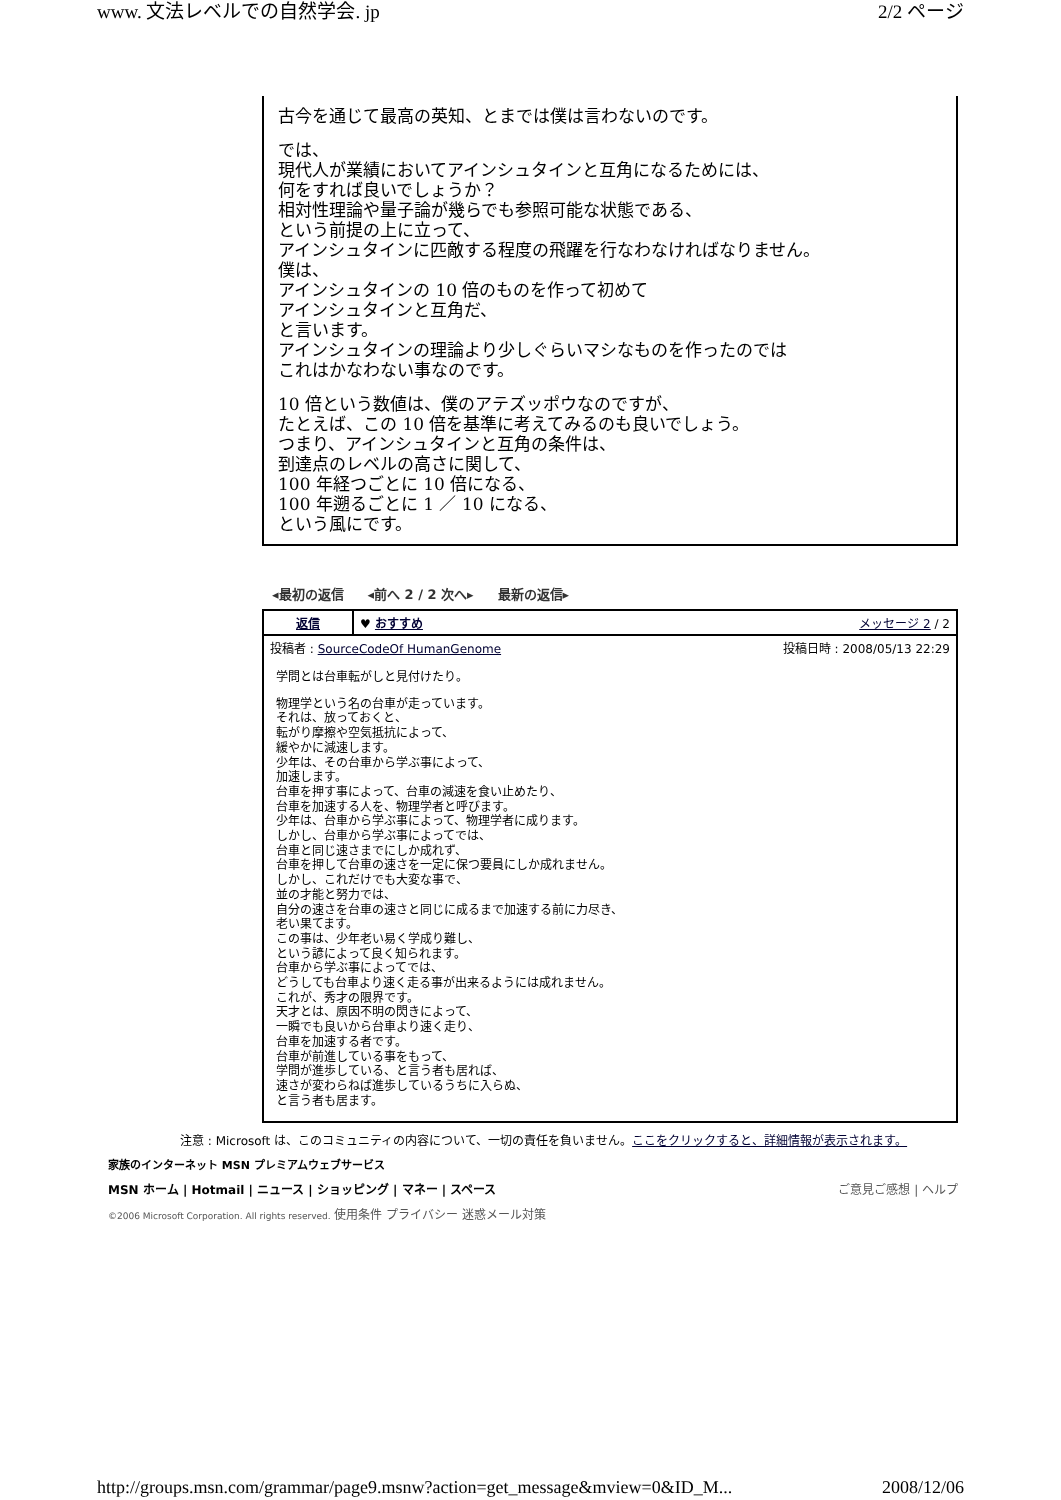www. 文法レベルでの自然学会. jp 2/2 ページ
古今を通じて最高の英知、とまでは僕は言わないのです。
では、
現代人が業績においてアインシュタインと互角になるためには、
何をすれば良いでしょうか？
相対性理論や量子論が幾らでも参照可能な状態である、
という前提の上に立って、
アインシュタインに匹敵する程度の飛躍を行なわなければなりません。
僕は、
アインシュタインの 10 倍のものを作って初めて
アインシュタインと互角だ、
と言います。
アインシュタインの理論より少しぐらいマシなものを作ったのでは
これはかなわない事なのです。
10 倍という数値は、僕のアテズッポウなのですが、
たとえば、この 10 倍を基準に考えてみるのも良いでしょう。
つまり、アインシュタインと互角の条件は、
到達点のレベルの高さに関して、
100 年経つごとに 10 倍になる、
100 年遡るごとに 1 ／ 10 になる、
という風にです。
◂最初の返信 ◂前へ 2 / 2 次へ▸ 最新の返信▸
| 返信 | ♥ おすすめ メッセージ 2 / 2 |
| 投稿者 : SourceCodeOf HumanGenome 投稿日時 : 2008/05/13 22:29 学問とは台車転がしと見付けたり。 物理学という名の台車が走っています。 それは、放っておくと、 転がり摩擦や空気抵抗によって、 緩やかに減速します。 少年は、その台車から学ぶ事によって、 加速します。 台車を押す事によって、台車の減速を食い止めたり、 台車を加速する人を、物理学者と呼びます。 少年は、台車から学ぶ事によって、物理学者に成ります。 しかし、台車から学ぶ事によってでは、 台車と同じ速さまでにしか成れず、 台車を押して台車の速さを一定に保つ要員にしか成れません。 しかし、これだけでも大変な事で、 並の才能と努力では、 自分の速さを台車の速さと同じに成るまで加速する前に力尽き、 老い果てます。 この事は、少年老い易く学成り難し、 という諺によって良く知られます。 台車から学ぶ事によってでは、 どうしても台車より速く走る事が出来るようには成れません。 これが、秀才の限界です。 天才とは、原因不明の閃きによって、 一瞬でも良いから台車より速く走り、 台車を加速する者です。 台車が前進している事をもって、 学問が進歩している、と言う者も居れば、 速さが変わらねば進歩しているうちに入らぬ、 と言う者も居ます。 | |
注意 : Microsoft は、このコミュニティの内容について、一切の責任を負いません。ここをクリックすると、詳細情報が表示されます。
家族のインターネット MSN プレミアムウェブサービス
MSN ホーム | Hotmail | ニュース | ショッピング | マネー | スペース ご意見ご感想 | ヘルプ
©2006 Microsoft Corporation. All rights reserved. 使用条件 プライバシー 迷惑メール対策
http://groups.msn.com/grammar/page9.msnw?action=get_message&mview=0&ID_M... 2008/12/06